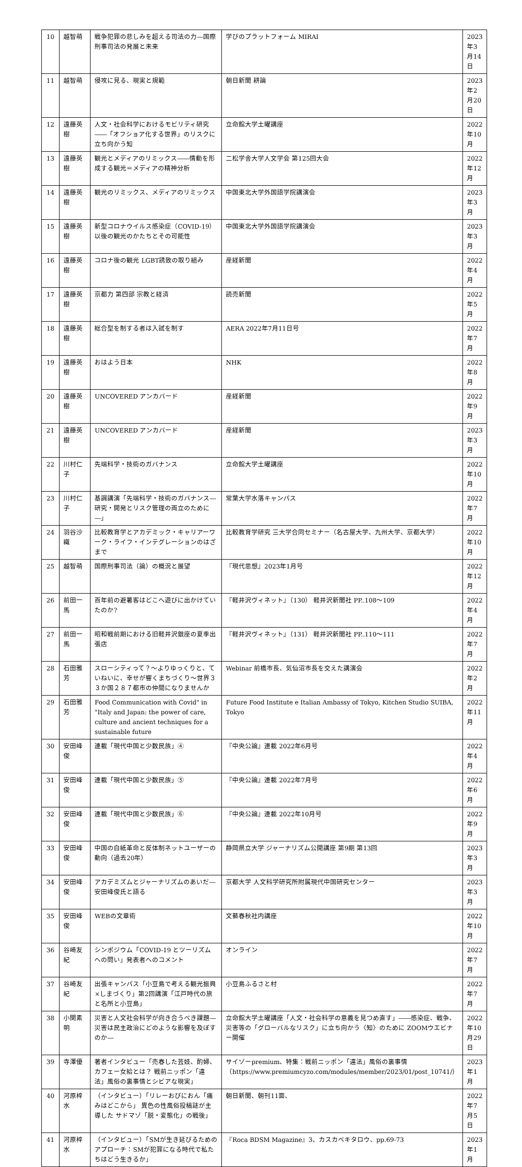| 10 | 越智萌 | 戦争犯罪の悲しみを超える司法の力―国際刑事司法の発展と未来 | 学びのプラットフォーム MIRAI | 2023年3月14日 |
| 11 | 越智萌 | 侵攻に見る、現実と規範 | 朝日新聞 耕論 | 2023年2月20日 |
| 12 | 遠藤英樹 | 人文・社会科学におけるモビリティ研究――「オフショア化する世界」のリスクに立ち向かう知 | 立命館大学土曜講座 | 2022年10月 |
| 13 | 遠藤英樹 | 観光とメディアのリミックス――情動を形成する観光＝メディアの精神分析 | 二松学舎大学人文学会 第125回大会 | 2022年12月 |
| 14 | 遠藤英樹 | 観光のリミックス、メディアのリミックス | 中国東北大学外国語学院講演会 | 2023年3月 |
| 15 | 遠藤英樹 | 新型コロナウイルス感染症（COVID-19）以後の観光のかたちとその可能性 | 中国東北大学外国語学院講演会 | 2023年3月 |
| 16 | 遠藤英樹 | コロナ後の観光 LGBT誘致の取り組み | 産経新聞 | 2022年4月 |
| 17 | 遠藤英樹 | 京都力 第四部 宗教と経済 | 読売新聞 | 2022年5月 |
| 18 | 遠藤英樹 | 総合型を制する者は入試を制す | AERA 2022年7月11日号 | 2022年7月 |
| 19 | 遠藤英樹 | おはよう日本 | NHK | 2022年8月 |
| 20 | 遠藤英樹 | UNCOVERED アンカバード | 産経新聞 | 2022年9月 |
| 21 | 遠藤英樹 | UNCOVERED アンカバード | 産経新聞 | 2023年3月 |
| 22 | 川村仁子 | 先端科学・技術のガバナンス | 立命館大学土曜講座 | 2022年10月 |
| 23 | 川村仁子 | 基調講演「先端科学・技術のガバナンス―研究・開発とリスク管理の両立のために―」 | 常葉大学水落キャンパス | 2022年7月 |
| 24 | 羽谷沙織 | 比較教育学とアカデミック・キャリアーワーク・ライフ・インテグレーションのはざまで | 比較教育学研究 三大学合同セミナー（名古屋大学、九州大学、京都大学） | 2022年10月 |
| 25 | 越智萌 | 国際刑事司法（論）の概況と展望 | 『現代思想』2023年1月号 | 2022年12月 |
| 26 | 前田一馬 | 百年前の避暑客はどこへ遊びに出かけていたのか? | 『軽井沢ヴィネット』（130） 軽井沢新聞社 PP..108～109 | 2022年4月 |
| 27 | 前田一馬 | 昭和戦前期における旧軽井沢銀座の夏季出張店 | 『軽井沢ヴィネット』（131） 軽井沢新聞社 PP..110～111 | 2022年7月 |
| 28 | 石田雅芳 | スローシティって？～よりゆっくりと、ていねいに、幸せが響くまちづくり～世界３３か国２８７都市の仲間になりませんか | Webinar 前橋市長、気仙沼市長を交えた講演会 | 2022年2月 |
| 29 | 石田雅芳 | Food Communication with Covid" in "Italy and Japan: the power of care, culture and ancient techniques for a sustainable future | Future Food Institute e Italian Ambassy of Tokyo, Kitchen Studio SUIBA, Tokyo | 2022年11月 |
| 30 | 安田峰俊 | 連載「現代中国と少数民族」④ | 『中央公論』連載 2022年6月号 | 2022年4月 |
| 31 | 安田峰俊 | 連載「現代中国と少数民族」⑤ | 『中央公論』連載 2022年7月号 | 2022年6月 |
| 32 | 安田峰俊 | 連載「現代中国と少数民族」⑥ | 『中央公論』連載 2022年10月号 | 2022年9月 |
| 33 | 安田峰俊 | 中国の白紙革命と反体制ネットユーザーの動向（過去20年） | 静岡県立大学 ジャーナリズム公開講座 第9期 第13回 | 2023年3月 |
| 34 | 安田峰俊 | アカデミズムとジャーナリズムのあいだ―安田峰俊氏と語る | 京都大学 人文科学研究所附属現代中国研究センター | 2023年3月 |
| 35 | 安田峰俊 | WEBの文章術 | 文藝春秋社内講座 | 2022年10月 |
| 36 | 谷崎友紀 | シンポジウム「COVID-19 とツーリズムへの問い」発表者へのコメント | オンライン | 2022年7月 |
| 37 | 谷崎友紀 | 出張キャンパス「小豆島で考える観光振興×しまづくり」第2回講演「江戸時代の旅と名所と小豆島」 | 小豆島ふるさと村 | 2022年7月 |
| 38 | 小関素明 | 災害と人文社会科学が向き合うべき課題―災害は民主政治にどのような影響を及ぼすのか― | 立命館大学土曜講座「人文・社会科学の意義を見つめ直す」――感染症、戦争、災害等の「グローバルなリスク」に立ち向かう〈知〉のために ZOOMウエビナー開催 | 2022年10月29日 |
| 39 | 寺澤優 | 著者インタビュー「売春した芸妓、酌婦、カフェー女給とは？ 戦前ニッポン「違法」風俗の裏事情とシビアな現実」 | サイゾーpremium、特集：戦前ニッポン「違法」風俗の裏事情（https://www.premiumcyzo.com/modules/member/2023/01/post_10741/） | 2023年1月 |
| 40 | 河原梓水 | （インタビュー）「リレーおぴにおん「痛みはどこから」 異色の性風俗投稿誌が主導した サドマゾ「脱・変態化」の戦後」 | 朝日新聞、朝刊11面、 | 2022年7月5日 |
| 41 | 河原梓水 | （インタビュー）「SMが生き延びるためのアプローチ：SMが犯罪になる時代で私たちはどう生きるか」 | 『Roca BDSM Magazine』3、カスカベキタロウ、pp.69-73 | 2023年1月 |